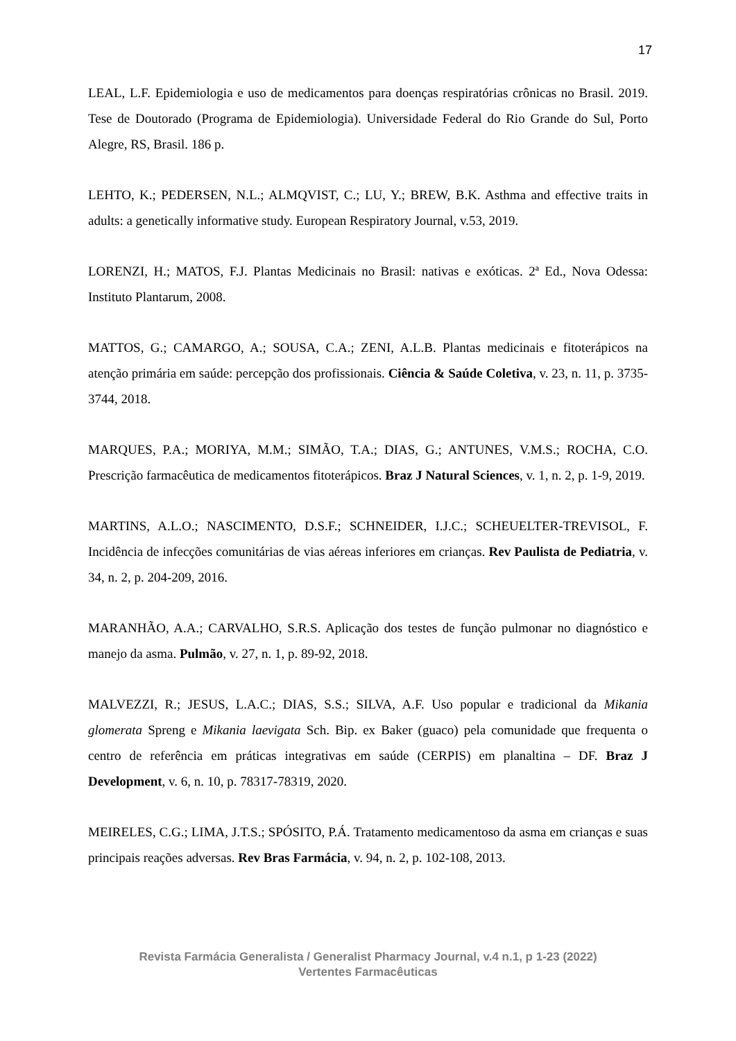17
LEAL, L.F. Epidemiologia e uso de medicamentos para doenças respiratórias crônicas no Brasil. 2019. Tese de Doutorado (Programa de Epidemiologia). Universidade Federal do Rio Grande do Sul, Porto Alegre, RS, Brasil. 186 p.
LEHTO, K.; PEDERSEN, N.L.; ALMQVIST, C.; LU, Y.; BREW, B.K. Asthma and effective traits in adults: a genetically informative study. European Respiratory Journal, v.53, 2019.
LORENZI, H.; MATOS, F.J. Plantas Medicinais no Brasil: nativas e exóticas. 2ª Ed., Nova Odessa: Instituto Plantarum, 2008.
MATTOS, G.; CAMARGO, A.; SOUSA, C.A.; ZENI, A.L.B. Plantas medicinais e fitoterápicos na atenção primária em saúde: percepção dos profissionais. Ciência & Saúde Coletiva, v. 23, n. 11, p. 3735-3744, 2018.
MARQUES, P.A.; MORIYA, M.M.; SIMÃO, T.A.; DIAS, G.; ANTUNES, V.M.S.; ROCHA, C.O. Prescrição farmacêutica de medicamentos fitoterápicos. Braz J Natural Sciences, v. 1, n. 2, p. 1-9, 2019.
MARTINS, A.L.O.; NASCIMENTO, D.S.F.; SCHNEIDER, I.J.C.; SCHEUELTER-TREVISOL, F. Incidência de infecções comunitárias de vias aéreas inferiores em crianças. Rev Paulista de Pediatria, v. 34, n. 2, p. 204-209, 2016.
MARANHÃO, A.A.; CARVALHO, S.R.S. Aplicação dos testes de função pulmonar no diagnóstico e manejo da asma. Pulmão, v. 27, n. 1, p. 89-92, 2018.
MALVEZZI, R.; JESUS, L.A.C.; DIAS, S.S.; SILVA, A.F. Uso popular e tradicional da Mikania glomerata Spreng e Mikania laevigata Sch. Bip. ex Baker (guaco) pela comunidade que frequenta o centro de referência em práticas integrativas em saúde (CERPIS) em planaltina – DF. Braz J Development, v. 6, n. 10, p. 78317-78319, 2020.
MEIRELES, C.G.; LIMA, J.T.S.; SPÓSITO, P.Á. Tratamento medicamentoso da asma em crianças e suas principais reações adversas. Rev Bras Farmácia, v. 94, n. 2, p. 102-108, 2013.
Revista Farmácia Generalista / Generalist Pharmacy Journal, v.4 n.1, p 1-23 (2022)
Vertentes Farmacêuticas